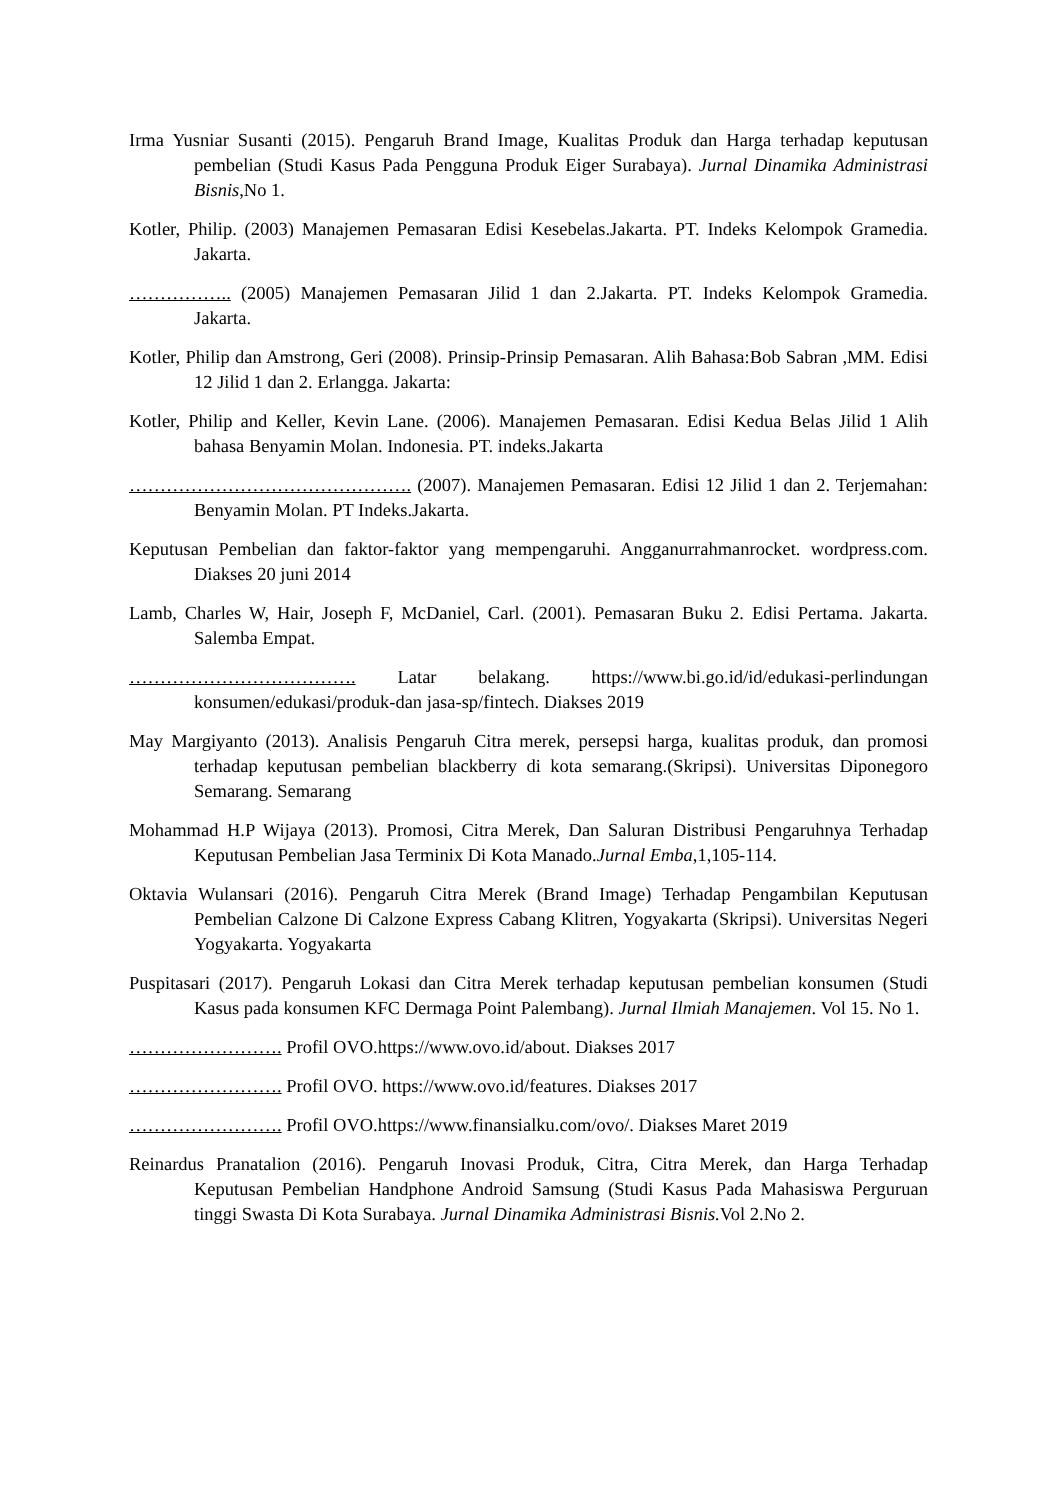Irma Yusniar Susanti (2015). Pengaruh Brand Image, Kualitas Produk dan Harga terhadap keputusan pembelian (Studi Kasus Pada Pengguna Produk Eiger Surabaya). Jurnal Dinamika Administrasi Bisnis,No 1.
Kotler, Philip. (2003) Manajemen Pemasaran Edisi Kesebelas.Jakarta. PT. Indeks Kelompok Gramedia. Jakarta.
…………….. (2005) Manajemen Pemasaran Jilid 1 dan 2.Jakarta. PT. Indeks Kelompok Gramedia. Jakarta.
Kotler, Philip dan Amstrong, Geri (2008). Prinsip-Prinsip Pemasaran. Alih Bahasa:Bob Sabran ,MM. Edisi 12 Jilid 1 dan 2. Erlangga. Jakarta:
Kotler, Philip and Keller, Kevin Lane. (2006). Manajemen Pemasaran. Edisi Kedua Belas Jilid 1 Alih bahasa Benyamin Molan. Indonesia. PT. indeks.Jakarta
………………………………………. (2007). Manajemen Pemasaran. Edisi 12 Jilid 1 dan 2. Terjemahan: Benyamin Molan. PT Indeks.Jakarta.
Keputusan Pembelian dan faktor-faktor yang mempengaruhi. Angganurrahmanrocket. wordpress.com. Diakses 20 juni 2014
Lamb, Charles W, Hair, Joseph F, McDaniel, Carl. (2001). Pemasaran Buku 2. Edisi Pertama. Jakarta. Salemba Empat.
………………………………. Latar belakang. https://www.bi.go.id/id/edukasi-perlindungan konsumen/edukasi/produk-dan jasa-sp/fintech. Diakses 2019
May Margiyanto (2013). Analisis Pengaruh Citra merek, persepsi harga, kualitas produk, dan promosi terhadap keputusan pembelian blackberry di kota semarang.(Skripsi). Universitas Diponegoro Semarang. Semarang
Mohammad H.P Wijaya (2013). Promosi, Citra Merek, Dan Saluran Distribusi Pengaruhnya Terhadap Keputusan Pembelian Jasa Terminix Di Kota Manado.Jurnal Emba,1,105-114.
Oktavia Wulansari (2016). Pengaruh Citra Merek (Brand Image) Terhadap Pengambilan Keputusan Pembelian Calzone Di Calzone Express Cabang Klitren, Yogyakarta (Skripsi). Universitas Negeri Yogyakarta. Yogyakarta
Puspitasari (2017). Pengaruh Lokasi dan Citra Merek terhadap keputusan pembelian konsumen (Studi Kasus pada konsumen KFC Dermaga Point Palembang). Jurnal Ilmiah Manajemen. Vol 15. No 1.
……………………. Profil OVO.https://www.ovo.id/about. Diakses 2017
……………………. Profil OVO. https://www.ovo.id/features. Diakses 2017
……………………. Profil OVO.https://www.finansialku.com/ovo/. Diakses Maret 2019
Reinardus Pranatalion (2016). Pengaruh Inovasi Produk, Citra, Citra Merek, dan Harga Terhadap Keputusan Pembelian Handphone Android Samsung (Studi Kasus Pada Mahasiswa Perguruan tinggi Swasta Di Kota Surabaya. Jurnal Dinamika Administrasi Bisnis. Vol 2.No 2.